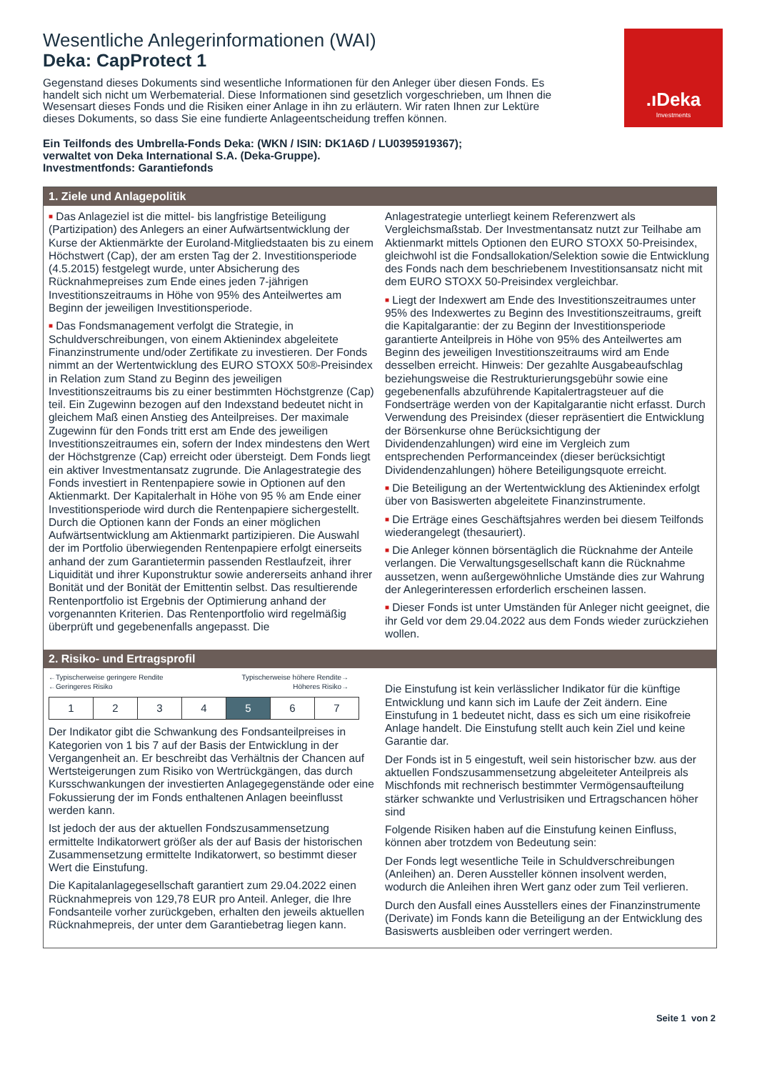.ıDeka
Investments
Wesentliche Anlegerinformationen (WAI)
Deka: CapProtect 1
Gegenstand dieses Dokuments sind wesentliche Informationen für den Anleger über diesen Fonds. Es handelt sich nicht um Werbematerial. Diese Informationen sind gesetzlich vorgeschrieben, um Ihnen die Wesensart dieses Fonds und die Risiken einer Anlage in ihn zu erläutern. Wir raten Ihnen zur Lektüre dieses Dokuments, so dass Sie eine fundierte Anlageentscheidung treffen können.
Ein Teilfonds des Umbrella-Fonds Deka: (WKN / ISIN: DK1A6D / LU0395919367);
verwaltet von Deka International S.A. (Deka-Gruppe).
Investmentfonds: Garantiefonds
1. Ziele und Anlagepolitik
■ Das Anlageziel ist die mittel- bis langfristige Beteiligung (Partizipation) des Anlegers an einer Aufwärtsentwicklung der Kurse der Aktienmärkte der Euroland-Mitgliedstaaten bis zu einem Höchstwert (Cap), der am ersten Tag der 2. Investitionsperiode (4.5.2015) festgelegt wurde, unter Absicherung des Rücknahmepreises zum Ende eines jeden 7-jährigen Investitionszeitraums in Höhe von 95% des Anteilwertes am Beginn der jeweiligen Investitionsperiode.
■ Das Fondsmanagement verfolgt die Strategie, in Schuldverschreibungen, von einem Aktienindex abgeleitete Finanzinstrumente und/oder Zertifikate zu investieren. Der Fonds nimmt an der Wertentwicklung des EURO STOXX 50®-Preisindex in Relation zum Stand zu Beginn des jeweiligen Investitionszeitraums bis zu einer bestimmten Höchstgrenze (Cap) teil. Ein Zugewinn bezogen auf den Indexstand bedeutet nicht in gleichem Maß einen Anstieg des Anteilpreises. Der maximale Zugewinn für den Fonds tritt erst am Ende des jeweiligen Investitionszeitraumes ein, sofern der Index mindestens den Wert der Höchstgrenze (Cap) erreicht oder übersteigt. Dem Fonds liegt ein aktiver Investmentansatz zugrunde. Die Anlagestrategie des Fonds investiert in Rentenpapiere sowie in Optionen auf den Aktienmarkt. Der Kapitalerhalt in Höhe von 95 % am Ende einer Investitionsperiode wird durch die Rentenpapiere sichergestellt. Durch die Optionen kann der Fonds an einer möglichen Aufwärtsentwicklung am Aktienmarkt partizipieren. Die Auswahl der im Portfolio überwiegenden Rentenpapiere erfolgt einerseits anhand der zum Garantietermin passenden Restlaufzeit, ihrer Liquidität und ihrer Kuponstruktur sowie andererseits anhand ihrer Bonität und der Bonität der Emittentin selbst. Das resultierende Rentenportfolio ist Ergebnis der Optimierung anhand der vorgenannten Kriterien. Das Rentenportfolio wird regelmäßig überprüft und gegebenenfalls angepasst. Die
Anlagestrategie unterliegt keinem Referenzwert als Vergleichsmaßstab. Der Investmentansatz nutzt zur Teilhabe am Aktienmarkt mittels Optionen den EURO STOXX 50-Preisindex, gleichwohl ist die Fondsallokation/Selektion sowie die Entwicklung des Fonds nach dem beschriebenem Investitionsansatz nicht mit dem EURO STOXX 50-Preisindex vergleichbar.
■ Liegt der Indexwert am Ende des Investitionszeitraumes unter 95% des Indexwertes zu Beginn des Investitionszeitraums, greift die Kapitalgarantie: der zu Beginn der Investitionsperiode garantierte Anteilpreis in Höhe von 95% des Anteilwertes am Beginn des jeweiligen Investitionszeitraums wird am Ende desselben erreicht. Hinweis: Der gezahlte Ausgabeaufschlag beziehungsweise die Restrukturierungsgebühr sowie eine gegebenenfalls abzuführende Kapitalertragsteuer auf die Fondserträge werden von der Kapitalgarantie nicht erfasst. Durch Verwendung des Preisindex (dieser repräsentiert die Entwicklung der Börsenkurse ohne Berücksichtigung der Dividendenzahlungen) wird eine im Vergleich zum entsprechenden Performanceindex (dieser berücksichtigt Dividendenzahlungen) höhere Beteiligungsquote erreicht.
■ Die Beteiligung an der Wertentwicklung des Aktienindex erfolgt über von Basiswerten abgeleitete Finanzinstrumente.
■ Die Erträge eines Geschäftsjahres werden bei diesem Teilfonds wiederangelegt (thesauriert).
■ Die Anleger können börsentäglich die Rücknahme der Anteile verlangen. Die Verwaltungsgesellschaft kann die Rücknahme aussetzen, wenn außergewöhnliche Umstände dies zur Wahrung der Anlegerinteressen erforderlich erscheinen lassen.
■ Dieser Fonds ist unter Umständen für Anleger nicht geeignet, die ihr Geld vor dem 29.04.2022 aus dem Fonds wieder zurückziehen wollen.
2. Risiko- und Ertragsprofil
←Typischerweise geringere Rendite
←Geringeres Risiko Typischerweise höhere Rendite→
Höheres Risiko→
| 1 | 2 | 3 | 4 | 5 | 6 | 7 |
Der Indikator gibt die Schwankung des Fondsanteilpreises in Kategorien von 1 bis 7 auf der Basis der Entwicklung in der Vergangenheit an. Er beschreibt das Verhältnis der Chancen auf Wertsteigerungen zum Risiko von Wertrückgängen, das durch Kursschwankungen der investierten Anlagegegenstände oder eine Fokussierung der im Fonds enthaltenen Anlagen beeinflusst werden kann.
Ist jedoch der aus der aktuellen Fondszusammensetzung ermittelte Indikatorwert größer als der auf Basis der historischen Zusammensetzung ermittelte Indikatorwert, so bestimmt dieser Wert die Einstufung.
Die Kapitalanlagegesellschaft garantiert zum 29.04.2022 einen Rücknahmepreis von 129,78 EUR pro Anteil. Anleger, die Ihre Fondsanteile vorher zurückgeben, erhalten den jeweils aktuellen Rücknahmepreis, der unter dem Garantiebetrag liegen kann.
Die Einstufung ist kein verlässlicher Indikator für die künftige Entwicklung und kann sich im Laufe der Zeit ändern. Eine Einstufung in 1 bedeutet nicht, dass es sich um eine risikofreie Anlage handelt. Die Einstufung stellt auch kein Ziel und keine Garantie dar.
Der Fonds ist in 5 eingestuft, weil sein historischer bzw. aus der aktuellen Fondszusammensetzung abgeleiteter Anteilpreis als Mischfonds mit rechnerisch bestimmter Vermögensaufteilung stärker schwankte und Verlustrisiken und Ertragschancen höher sind
Folgende Risiken haben auf die Einstufung keinen Einfluss, können aber trotzdem von Bedeutung sein:
Der Fonds legt wesentliche Teile in Schuldverschreibungen (Anleihen) an. Deren Aussteller können insolvent werden, wodurch die Anleihen ihren Wert ganz oder zum Teil verlieren.
Durch den Ausfall eines Ausstellers eines der Finanzinstrumente (Derivate) im Fonds kann die Beteiligung an der Entwicklung des Basiswerts ausbleiben oder verringert werden.
Seite 1 von 2